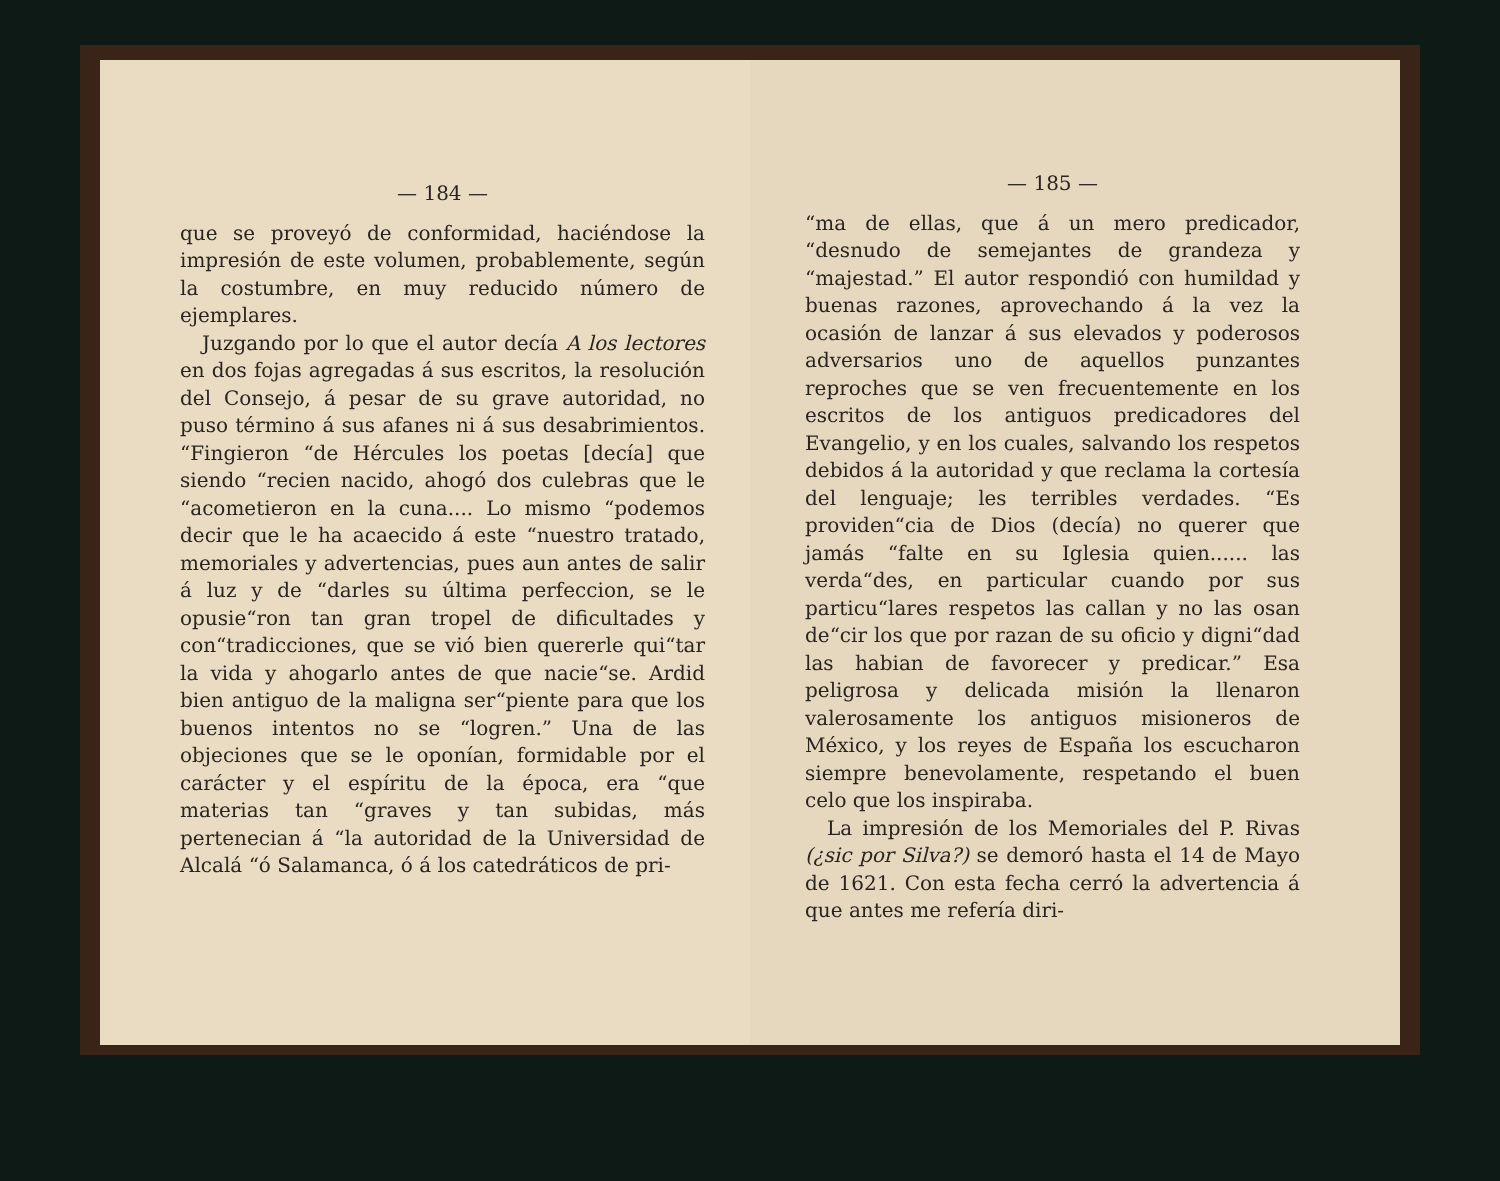— 184 —
que se proveyó de conformidad, haciéndose la impresión de este volumen, probablemente, según la costumbre, en muy reducido número de ejemplares.
Juzgando por lo que el autor decía A los lectores en dos fojas agregadas á sus escritos, la resolución del Consejo, á pesar de su grave autoridad, no puso término á sus afanes ni á sus desabrimientos. “Fingieron “de Hércules los poetas [decía] que siendo “recien nacido, ahogó dos culebras que le “acometieron en la cuna.... Lo mismo “podemos decir que le ha acaecido á este “nuestro tratado, memoriales y advertencias, pues aun antes de salir á luz y de “darles su última perfeccion, se le opusie“ron tan gran tropel de dificultades y con“tradicciones, que se vió bien quererle qui“tar la vida y ahogarlo antes de que nacie“se. Ardid bien antiguo de la maligna ser“piente para que los buenos intentos no se “logren.” Una de las objeciones que se le oponían, formidable por el carácter y el espíritu de la época, era “que materias tan “graves y tan subidas, más pertenecian á “la autoridad de la Universidad de Alcalá “ó Salamanca, ó á los catedráticos de pri-
— 185 —
“ma de ellas, que á un mero predicador, “desnudo de semejantes de grandeza y “majestad.” El autor respondió con humildad y buenas razones, aprovechando á la vez la ocasión de lanzar á sus elevados y poderosos adversarios uno de aquellos punzantes reproches que se ven frecuentemente en los escritos de los antiguos predicadores del Evangelio, y en los cuales, salvando los respetos debidos á la autoridad y que reclama la cortesía del lenguaje; les terribles verdades. “Es providen“cia de Dios (decía) no querer que jamás “falte en su Iglesia quien...... las verda“des, en particular cuando por sus particu“lares respetos las callan y no las osan de“cir los que por razan de su oficio y digni“dad las habian de favorecer y predicar.” Esa peligrosa y delicada misión la llenaron valerosamente los antiguos misioneros de México, y los reyes de España los escucharon siempre benevolamente, respetando el buen celo que los inspiraba.
La impresión de los Memoriales del P. Rivas (¿sic por Silva?) se demoró hasta el 14 de Mayo de 1621. Con esta fecha cerró la advertencia á que antes me refería diri-